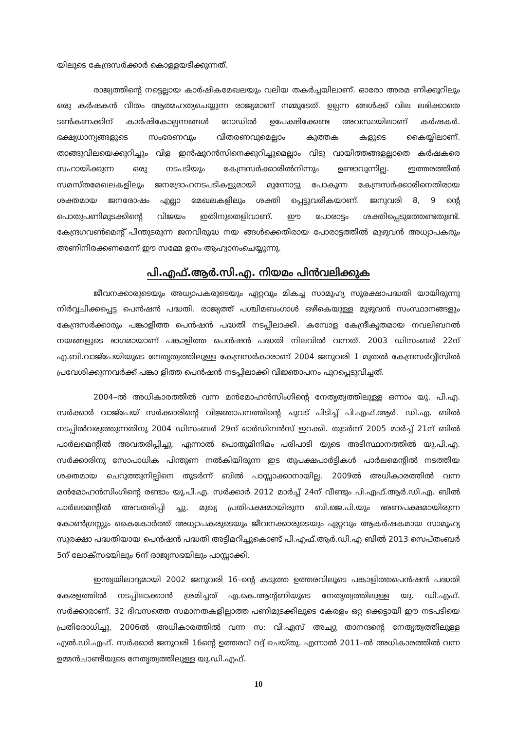യിലൂടെ കേന്ദ്രസർക്കാർ കൊള്ളയടിക്കുന്നത്.
രാജ്യത്തിന്റെ നട്ടെല്ലായ കാർഷികമേഖലയും വലിയ തകർച്ചയിലാണ്. ഓരോ അരമ ണിക്കൂറിലും ഒരു കർഷകൻ വീതം ആത്മഹത്യചെയ്യുന്ന രാജ്യമാണ് നമ്മുടേത്. ഉല്പന്ന ങ്ങൾക്ക് വില ലഭിക്കാതെ ടൺകണക്കിന് കാർഷികോല്പന്നങ്ങൾ റോഡിൽ ഉപേക്ഷിക്കേണ്ട അവസ്ഥയിലാണ് കർഷകർ. ഭക്ഷ്യധാന്യങ്ങളുടെ സംഭരണവും വിതരണവുമെല്ലാം കുത്തക കളുടെ കൈയ്യിലാണ്. താങ്ങുവിലയെക്കുറിച്ചും വിള ഇൻഷൂറൻസിനെക്കുറിച്ചുമെല്ലാം വിടു വായിത്തങ്ങളല്ലാതെ കർഷകരെ സഹായിക്കുന്ന ഒരു നടപടിയും കേന്ദ്രസർക്കാരിൽനിന്നും ഉണ്ടാവുന്നില്ല. ഇത്തരത്തിൽ സമസ്തമേഖലകളിലും ജനദ്രോഹനടപടികളുമായി മുന്നോട്ടു പോകുന്ന കേന്ദ്രസർക്കാരിനെതിരായ ശക്തമായ ജനരോഷം എല്ലാ മേഖലകളിലും ശക്തി പ്പെട്ടുവരികയാണ്. ജനുവരി 8, 9 ന്റെ പൊതുപണിമുടക്കിന്റെ വിജയം ഇതിനുതെളിവാണ്. ഈ പോരാട്ടം ശക്തിപ്പെടുത്തേണ്ടതുണ്ട്. കേന്ദ്രഗവൺമെന്റ് പിന്തുടരുന്ന ജനവിരുദ്ധ നയ ങ്ങൾക്കെതിരായ പോരാട്ടത്തിൽ മുഴുവൻ അധ്യാപകരും അണിനിരക്കണമെന്ന് ഈ സമ്മേ ളനം ആഹ്വാനംചെയ്യുന്നു.
പി.എഫ്.ആർ.സി.എ. നിയമം പിൻവലിക്കുക
ജീവനക്കാരുടെയും അധ്യാപകരുടെയും ഏറ്റവും മികച്ച സാമൂഹ്യ സുരക്ഷാപദ്ധതി യായിരുന്നു നിർവ്വചിക്കപ്പെട്ട പെൻഷൻ പദ്ധതി. രാജ്യത്ത് പശ്ചിമബംഗാൾ ഒഴികെയുള്ള മുഴുവൻ സംസ്ഥാനങ്ങളും കേന്ദ്രസർക്കാരും പങ്കാളിത്ത പെൻഷൻ പദ്ധതി നടപ്പിലാക്കി. കമ്പോള കേന്ദ്രീകൃതമായ നവലിബറൽ നയങ്ങളുടെ ഭാഗമായാണ് പങ്കാളിത്ത പെൻഷൻ പദ്ധതി നിലവിൽ വന്നത്. 2003 ഡിസംബർ 22ന് എ.ബി.വാജ്പേയിയുടെ നേതൃത്വത്തിലുള്ള കേന്ദ്രസർകാരാണ് 2004 ജനുവരി 1 മുതൽ കേന്ദ്രസർവ്വീസിൽ പ്രവേശിക്കുന്നവർക്ക് പങ്കാ ളിത്ത പെൻഷൻ നടപ്പിലാക്കി വിജ്ഞാപനം പുറപ്പെടുവിച്ചത്.
2004–ൽ അധികാരത്തിൽ വന്ന മൻമോഹൻസിംഗിന്റെ നേതൃത്വത്തിലുള്ള ഒന്നാം യു. പി.എ. സർക്കാർ വാജ്പേയ് സർക്കാരിന്റെ വിജ്ഞാപനത്തിന്റെ ചുവട് പിടിച്ച് പി.എഫ്.ആർ. ഡി.എ. ബിൽ നടപ്പിൽവരുത്തുന്നതിനു 2004 ഡിസംബർ 29ന് ഓർഡിനൻസ് ഇറക്കി. തുടർന്ന് 2005 മാർച്ച് 21ന് ബിൽ പാർലമെന്റിൽ അവതരിപ്പിച്ചു. എന്നാൽ പൊതുമിനിമം പരിപാടി യുടെ അടിസ്ഥാനത്തിൽ യു.പി.എ. സർക്കാരിനു സോപാധിക പിന്തുണ നൽകിയിരുന്ന ഇട തുപക്ഷപാർട്ടികൾ പാർലമെന്റിൽ നടത്തിയ ശക്തമായ ചെറുത്തുനില്പിനെ തുടർന്ന് ബിൽ പാസ്സാക്കാനായില്ല. 2009ൽ അധികാരത്തിൽ വന്ന മൻമോഹൻസിംഗിന്റെ രണ്ടാം യു.പി.എ. സർക്കാർ 2012 മാർച്ച് 24ന് വീണ്ടും പി.എഫ്.ആർ.ഡി.എ. ബിൽ പാർലമെന്റിൽ അവതരിപ്പി ച്ചു. മുഖ്യ പ്രതിപക്ഷമായിരുന്ന ബി.ജെ.പി.യും ഭരണപക്ഷമായിരുന്ന കോൺഗ്രസ്സും കൈകോർത്ത് അധ്യാപകരുടെയും ജീവനക്കാരുടെയും ഏറ്റവും ആകർഷകമായ സാമൂഹ്യ സുരക്ഷാ പദ്ധതിയായ പെൻഷൻ പദ്ധതി അട്ടിമറിച്ചുകൊണ്ട് പി.എഫ്.ആർ.ഡി.എ ബിൽ 2013 സെപ്തംബർ 5ന് ലോക്സഭയിലും 6ന് രാജ്യസഭയിലും പാസ്സാക്കി.
ഇന്ത്യയിലാദ്യമായി 2002 ജനുവരി 16–ന്റെ കടുത്ത ഉത്തരവിലൂടെ പങ്കാളിത്തപെൻഷൻ പദ്ധതി കേരളത്തിൽ നടപ്പിലാക്കാൻ ശ്രമിച്ചത് എ.കെ.ആന്റണിയുടെ നേതൃത്വത്തിലുള്ള യു. ഡി.എഫ്. സർക്കാരാണ്. 32 ദിവസത്തെ സമാനതകളില്ലാത്ത പണിമുടക്കിലൂടെ കേരളം ഒറ്റ ക്കെട്ടായി ഈ നടപടിയെ പ്രതിരോധിച്ചു. 2006ൽ അധികാരത്തിൽ വന്ന സ: വി.എസ് അച്യു താനന്ദന്റെ നേതൃത്വത്തിലുള്ള എൽ.ഡി.എഫ്. സർക്കാർ ജനുവരി 16ന്റെ ഉത്തരവ് റദ്ദ് ചെയ്തു. എന്നാൽ 2011–ൽ അധികാരത്തിൽ വന്ന ഉമ്മൻചാണ്ടിയുടെ നേതൃത്വത്തിലുള്ള യു.ഡി.എഫ്.
10